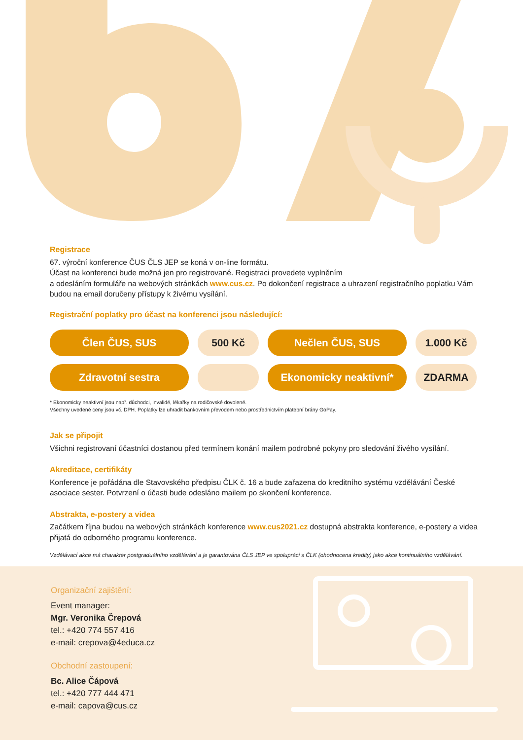Registrace
67. výroční konference ČUS ČLS JEP se koná v on-line formátu.
Účast na konferenci bude možná jen pro registrované. Registraci provedete vyplněním
a odesláním formuláře na webových stránkách www.cus.cz. Po dokončení registrace a uhrazení registračního poplatku Vám budou na email doručeny přístupy k živému vysílání.
Registrační poplatky pro účast na konferenci jsou následující:
| Člen ČUS, SUS | 500 Kč | Nečlen ČUS, SUS | 1.000 Kč |
| Zdravotní sestra | | Ekonomicky neaktivní* | ZDARMA |
* Ekonomicky neaktivní jsou např. důchodci, invalidé, lékařky na rodičovské dovolené.
Všechny uvedené ceny jsou vč. DPH. Poplatky lze uhradit bankovním převodem nebo prostřednictvím platební brány GoPay.
Jak se připojit
Všichni registrovaní účastníci dostanou před termínem konání mailem podrobné pokyny pro sledování živého vysílání.
Akreditace, certifikáty
Konference je pořádána dle Stavovského předpisu ČLK č. 16 a bude zařazena do kreditního systému vzdělávání České asociace sester. Potvrzení o účasti bude odesláno mailem po skončení konference.
Abstrakta, e-postery a videa
Začátkem října budou na webových stránkách konference www.cus2021.cz dostupná abstrakta konference, e-postery a videa přijatá do odborného programu konference.
Vzdělávací akce má charakter postgraduálního vzdělávání a je garantována ČLS JEP ve spolupráci s ČLK (ohodnocena kredity) jako akce kontinuálního vzdělávání.
Organizační zajištění:
Event manager:
Mgr. Veronika Črepová
tel.: +420 774 557 416
e-mail: crepova@4educa.cz
Obchodní zastoupení:
Bc. Alice Čápová
tel.: +420 777 444 471
e-mail: capova@cus.cz